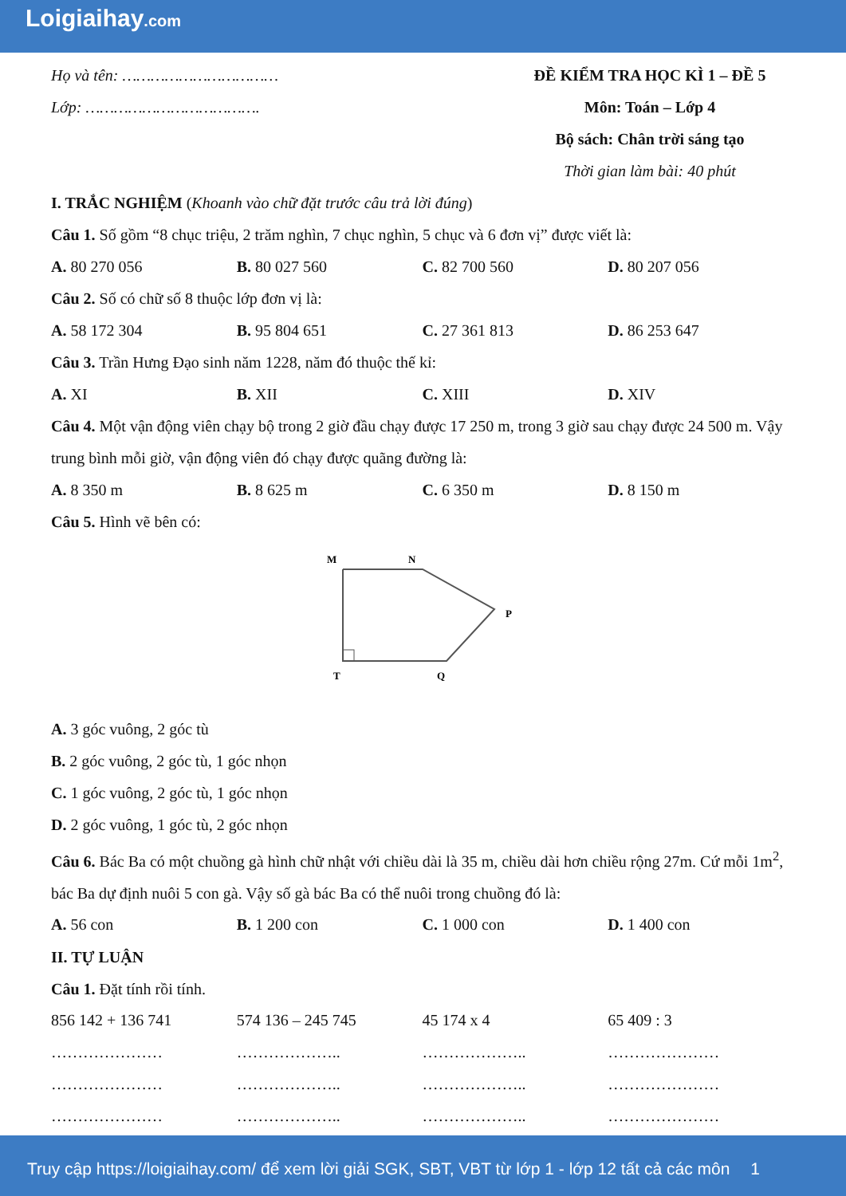Loigiaihay.com
Họ và tên: ……………………………
Lớp: ……………………………….
ĐỀ KIỂM TRA HỌC KÌ 1 – ĐỀ 5
Môn: Toán – Lớp 4
Bộ sách: Chân trời sáng tạo
Thời gian làm bài: 40 phút
I. TRẮC NGHIỆM (Khoanh vào chữ đặt trước câu trả lời đúng)
Câu 1. Số gồm “8 chục triệu, 2 trăm nghìn, 7 chục nghìn, 5 chục và 6 đơn vị” được viết là:
| A. 80 270 056 | B. 80 027 560 | C. 82 700 560 | D. 80 207 056 |
Câu 2. Số có chữ số 8 thuộc lớp đơn vị là:
| A. 58 172 304 | B. 95 804 651 | C. 27 361 813 | D. 86 253 647 |
Câu 3. Trần Hưng Đạo sinh năm 1228, năm đó thuộc thế kỉ:
| A. XI | B. XII | C. XIII | D. XIV |
Câu 4. Một vận động viên chạy bộ trong 2 giờ đầu chạy được 17 250 m, trong 3 giờ sau chạy được 24 500 m. Vậy trung bình mỗi giờ, vận động viên đó chạy được quãng đường là:
| A. 8 350 m | B. 8 625 m | C. 6 350 m | D. 8 150 m |
Câu 5. Hình vẽ bên có:
M
N
P
Q
T
A. 3 góc vuông, 2 góc tù
B. 2 góc vuông, 2 góc tù, 1 góc nhọn
C. 1 góc vuông, 2 góc tù, 1 góc nhọn
D. 2 góc vuông, 1 góc tù, 2 góc nhọn
Câu 6. Bác Ba có một chuồng gà hình chữ nhật với chiều dài là 35 m, chiều dài hơn chiều rộng 27m. Cứ mỗi 1m<sup>2</sup>, bác Ba dự định nuôi 5 con gà. Vậy số gà bác Ba có thể nuôi trong chuồng đó là:
| A. 56 con | B. 1 200 con | C. 1 000 con | D. 1 400 con |
II. TỰ LUẬN
Câu 1. Đặt tính rồi tính.
| 856 142 + 136 741 | 574 136 – 245 745 | 45 174 x 4 | 65 409 : 3 |
| ………………… | ……………….. | ……………….. | ………………… |
| ………………… | ……………….. | ……………….. | ………………… |
| ………………… | ……………….. | ……………….. | ………………… |
Truy cập https://loigiaihay.com/ để xem lời giải SGK, SBT, VBT từ lớp 1 - lớp 12 tất cả các môn 1